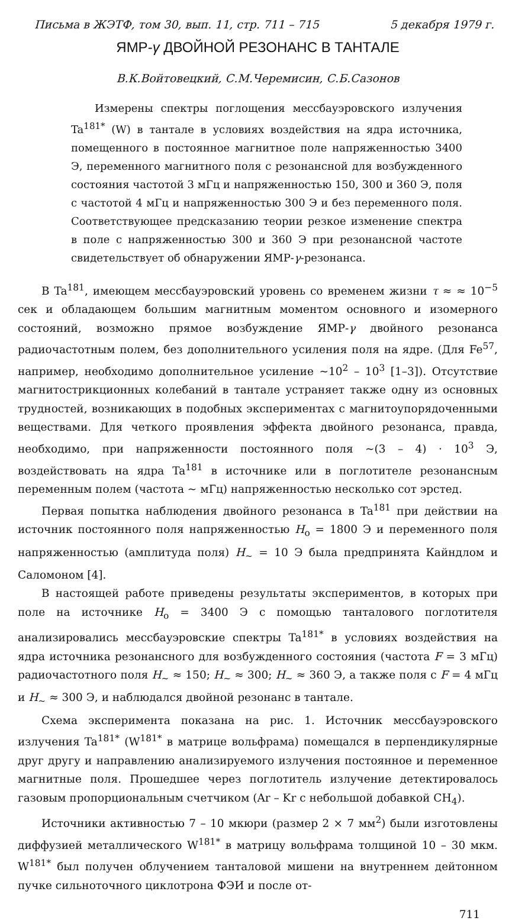Письма в ЖЭТФ, том 30, вып. 11, стр. 711 – 715 5 декабря 1979 г.
ЯМР-γ ДВОЙНОЙ РЕЗОНАНС В ТАНТАЛЕ
В.К.Войтовецкий, С.М.Черемисин, С.Б.Сазонов
Измерены спектры поглощения мессбауэровского излучения Ta<sup>181*</sup> (W) в тантале в условиях воздействия на ядра источника, помещенного в постоянное магнитное поле напряженностью 3400 Э, переменного магнитного поля с резонансной для возбужденного состояния частотой 3 мГц и напряженностью 150, 300 и 360 Э, поля с частотой 4 мГц и напряженностью 300 Э и без переменного поля. Соответствующее предсказанию теории резкое изменение спектра в поле с напряженностью 300 и 360 Э при резонансной частоте свидетельствует об обнаружении ЯМР-γ-резонанса.
В Ta<sup>181</sup>, имеющем мессбауэровский уровень со временем жизни τ ≈ ≈ 10<sup>−5</sup> сек и обладающем большим магнитным моментом основного и изомерного состояний, возможно прямое возбуждение ЯМР-γ двойного резонанса радиочастотным полем, без дополнительного усиления поля на ядре. (Для Fe<sup>57</sup>, например, необходимо дополнительное усиление ~10<sup>2</sup> – 10<sup>3</sup> [1–3]). Отсутствие магнитострикционных колебаний в тантале устраняет также одну из основных трудностей, возникающих в подобных экспериментах с магнитоупорядоченными веществами. Для четкого проявления эффекта двойного резонанса, правда, необходимо, при напряженности постоянного поля ~(3 – 4) · 10<sup>3</sup> Э, воздействовать на ядра Ta<sup>181</sup> в источнике или в поглотителе резонансным переменным полем (частота ~ мГц) напряженностью несколько сот эрстед.
Первая попытка наблюдения двойного резонанса в Ta<sup>181</sup> при действии на источник постоянного поля напряженностью H<sub>o</sub> = 1800 Э и переменного поля напряженностью (амплитуда поля) H<sub>~</sub> = 10 Э была предпринята Кайндлом и Саломоном [4].
В настоящей работе приведены результаты экспериментов, в которых при поле на источнике H<sub>o</sub> = 3400 Э с помощью танталового поглотителя анализировались мессбауэровские спектры Ta<sup>181*</sup> в условиях воздействия на ядра источника резонансного для возбужденного состояния (частота F = 3 мГц) радиочастотного поля H<sub>~</sub> ≈ 150; H<sub>~</sub> ≈ 300; H<sub>~</sub> ≈ 360 Э, а также поля с F = 4 мГц и H<sub>~</sub> ≈ 300 Э, и наблюдался двойной резонанс в тантале.
Схема эксперимента показана на рис. 1. Источник мессбауэровского излучения Ta<sup>181*</sup> (W<sup>181*</sup> в матрице вольфрама) помещался в перпендикулярные друг другу и направлению анализируемого излучения постоянное и переменное магнитные поля. Прошедшее через поглотитель излучение детектировалось газовым пропорциональным счетчиком (Ar – Kr с небольшой добавкой CH<sub>4</sub>).
Источники активностью 7 – 10 мкюри (размер 2 × 7 мм<sup>2</sup>) были изготовлены диффузией металлического W<sup>181*</sup> в матрицу вольфрама толщиной 10 – 30 мкм. W<sup>181*</sup> был получен облучением танталовой мишени на внутреннем дейтонном пучке сильноточного циклотрона ФЭИ и после от-
711